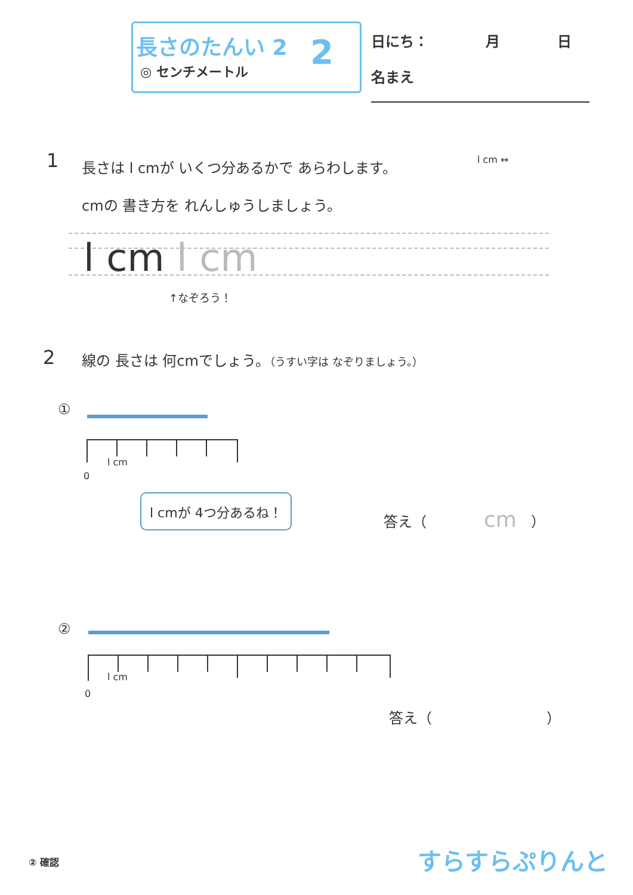長さのたんい 2
◎ センチメートル 2
日にち：　　　　月　　　　日
名まえ
1
長さは l cmが いくつ分あるかで あらわします。
cmの 書き方を れんしゅうしましょう。
l cm ↔
l cm l cm
↑なぞろう！
2
線の 長さは 何cmでしょう。（うすい字は なぞりましょう。）
①
l cm
0
l cmが 4つ分あるね！
答え（　　　　cm　）
②
l cm
0
答え（　　　　　　　　）
② 確認 すらすらぷりんと